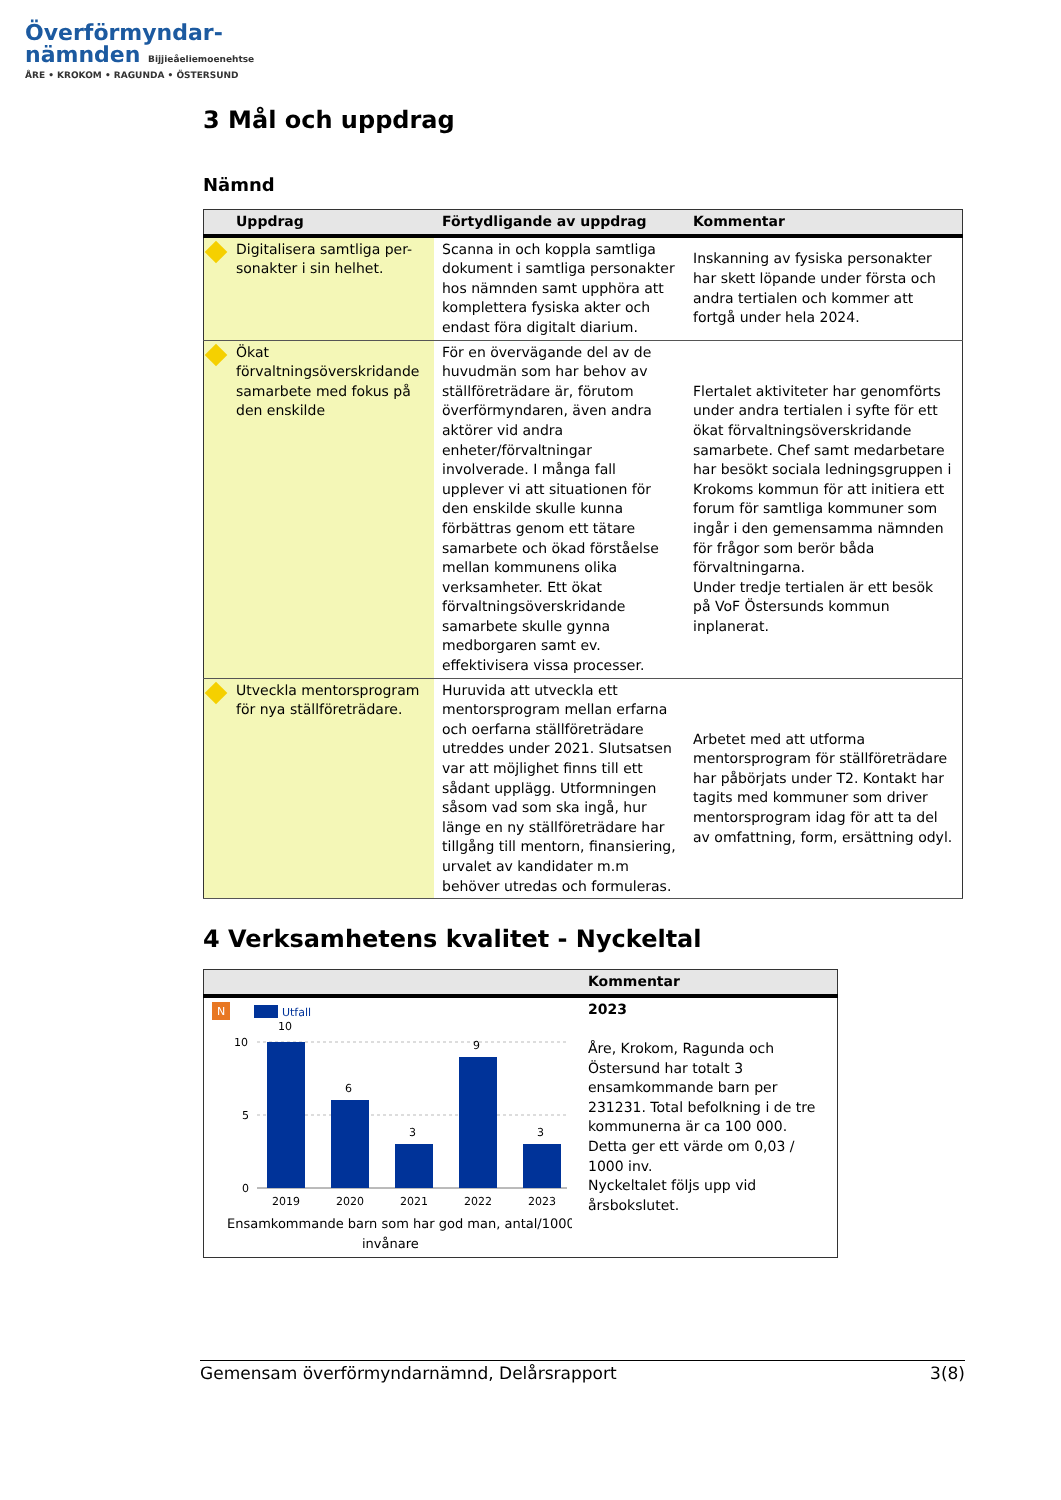Överförmyndar-
nämnden Bijjieåeliemoenehtse
ÅRE • KROKOM • RAGUNDA • ÖSTERSUND
3 Mål och uppdrag
Nämnd
| | Uppdrag | Förtydligande av uppdrag | Kommentar |
| --- | --- | --- | --- |
| | Digitalisera samtliga per-sonakter i sin helhet. | Scanna in och koppla samtliga dokument i samtliga personakter hos nämnden samt upphöra att komplettera fysiska akter och endast föra digitalt diarium. | Inskanning av fysiska personakter har skett löpande under första och andra tertialen och kommer att fortgå under hela 2024. |
| | Ökat förvaltningsöverskridande samarbete med fokus på den enskilde | För en övervägande del av de huvudmän som har behov av ställföreträdare är, förutom överförmyndaren, även andra aktörer vid andra enheter/förvaltningar involverade. I många fall upplever vi att situationen för den enskilde skulle kunna förbättras genom ett tätare samarbete och ökad förståelse mellan kommunens olika verksamheter. Ett ökat förvaltningsöverskridande samarbete skulle gynna medborgaren samt ev. effektivisera vissa processer. | Flertalet aktiviteter har genomförts under andra tertialen i syfte för ett ökat förvaltningsöverskridande samarbete. Chef samt medarbetare har besökt sociala ledningsgruppen i Krokoms kommun för att initiera ett forum för samtliga kommuner som ingår i den gemensamma nämnden för frågor som berör båda förvaltningarna. Under tredje tertialen är ett besök på VoF Östersunds kommun inplanerat. |
| | Utveckla mentorsprogram för nya ställföreträdare. | Huruvida att utveckla ett mentorsprogram mellan erfarna och oerfarna ställföreträdare utreddes under 2021. Slutsatsen var att möjlighet finns till ett sådant upplägg. Utformningen såsom vad som ska ingå, hur länge en ny ställföreträdare har tillgång till mentorn, finansiering, urvalet av kandidater m.m behöver utredas och formuleras. | Arbetet med att utforma mentorsprogram för ställföreträdare har påbörjats under T2. Kontakt har tagits med kommuner som driver mentorsprogram idag för att ta del av omfattning, form, ersättning odyl. |
4 Verksamhetens kvalitet - Nyckeltal
| | Kommentar |
| --- | --- |
| N Utfall 10 5 0 10 6 3 9 3 2019 2020 2021 2022 2023 Ensamkommande barn som har god man, antal/1000 invånare | 2023 Åre, Krokom, Ragunda och Östersund har totalt 3 ensamkommande barn per 231231. Total befolkning i de tre kommunerna är ca 100 000. Detta ger ett värde om 0,03 / 1000 inv. Nyckeltalet följs upp vid årsbokslutet. |
Gemensam överförmyndarnämnd, Delårsrapport 3(8)